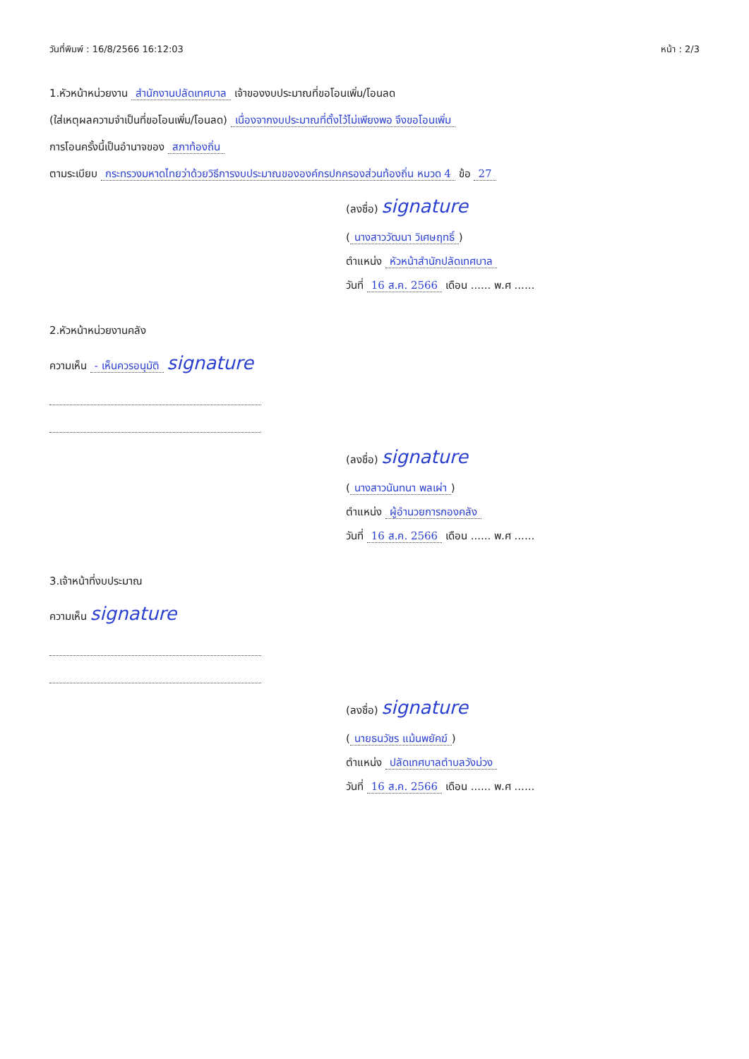วันที่พิมพ์ : 16/8/2566 16:12:03 หน้า : 2/3
1.หัวหน้าหน่วยงาน สำนักงานปลัดเทศบาล เจ้าของงบประมาณที่ขอโอนเพิ่ม/โอนลด
(ใส่เหตุผลความจำเป็นที่ขอโอนเพิ่ม/โอนลด) เนื่องจากงบประมาณที่ตั้งไว้ไม่เพียงพอ จึงขอโอนเพิ่ม
การโอนครั้งนี้เป็นอำนาจของ สภาท้องถิ่น
ตามระเบียบ กระทรวงมหาดไทยว่าด้วยวิธีการงบประมาณขององค์กรปกครองส่วนท้องถิ่น หมวด 4 ข้อ 27
(ลงชื่อ) signature
(นางสาววัฒนา วิเศษฤทธิ์)
ตำแหน่ง หัวหน้าสำนักปลัดเทศบาล
วันที่ 16 ส.ค. 2566 เดือน ...... พ.ศ ......
2.หัวหน้าหน่วยงานคลัง
ความเห็น - เห็นควรอนุมัติ signature
(ลงชื่อ) signature
(นางสาวนันทนา พลเผ่า)
ตำแหน่ง ผู้อำนวยการกองคลัง
วันที่ 16 ส.ค. 2566 เดือน ...... พ.ศ ......
3.เจ้าหน้าที่งบประมาณ
ความเห็น signature
(ลงชื่อ) signature
(นายธนวัชร แม้นพยัคฆ์)
ตำแหน่ง ปลัดเทศบาลตำบลวังม่วง
วันที่ 16 ส.ค. 2566 เดือน ...... พ.ศ ......